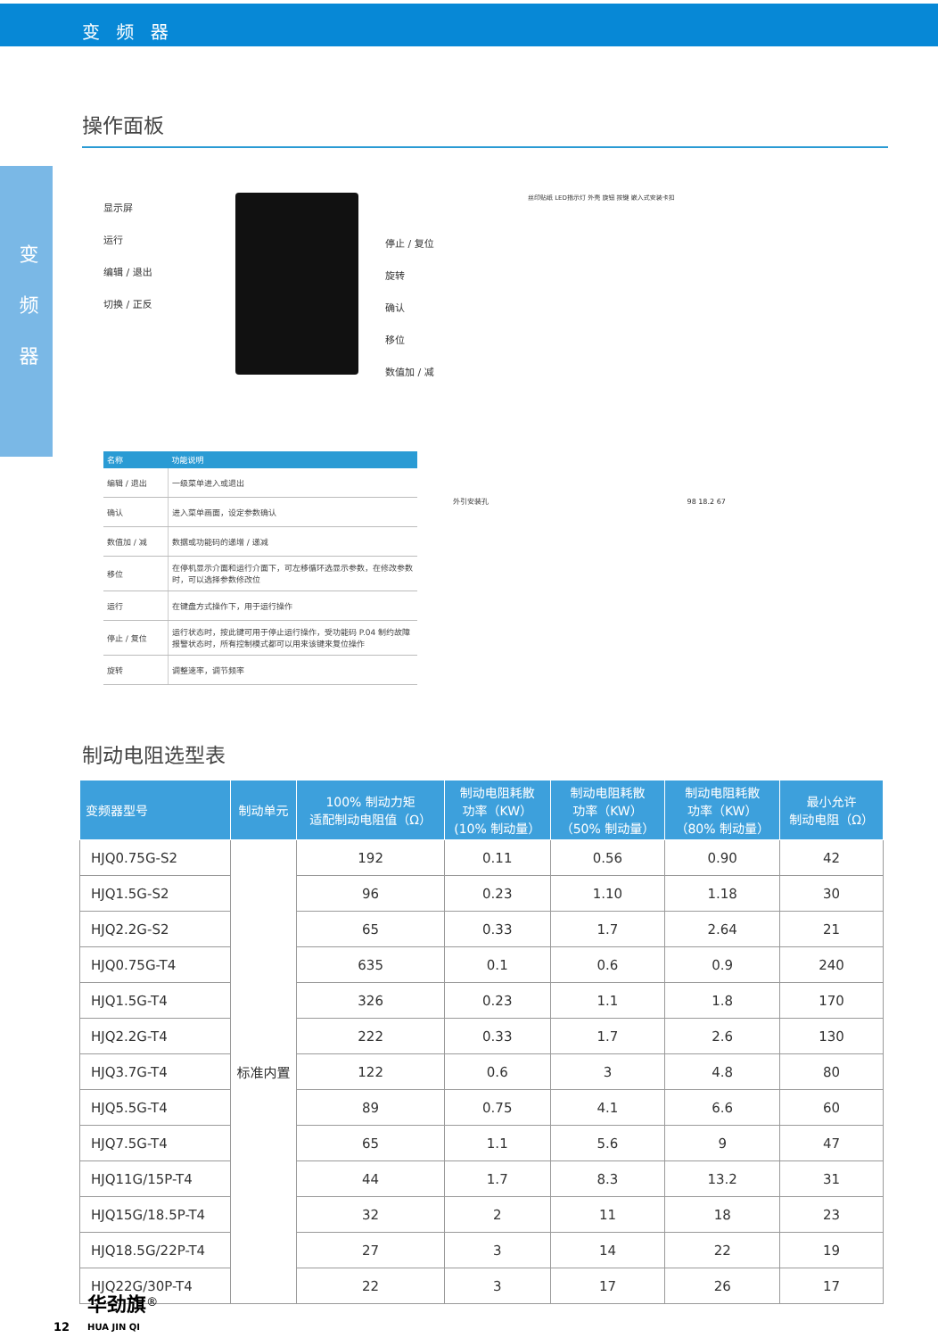变 频 器
变 频 器
操作面板
显示屏
运行
编辑 / 退出
切换 / 正反
停止 / 复位
旋转
确认
移位
数值加 / 减
丝印贴纸 LED指示灯 外壳 旋钮 按键 嵌入式安装卡扣
| 名称 | 功能说明 |
| --- | --- |
| 编辑 / 退出 | 一级菜单进入或退出 |
| 确认 | 进入菜单画面，设定参数确认 |
| 数值加 / 减 | 数据或功能码的递增 / 递减 |
| 移位 | 在停机显示介面和运行介面下，可左移循环选显示参数，在修改参数时，可以选择参数修改位 |
| 运行 | 在键盘方式操作下，用于运行操作 |
| 停止 / 复位 | 运行状态时，按此键可用于停止运行操作，受功能码 P.04 制约故障报警状态时，所有控制模式都可以用来该键来复位操作 |
| 旋转 | 调整速率，调节频率 |
外引安装孔 98 18.2 67
制动电阻选型表
| 变频器型号 | 制动单元 | 100% 制动力矩 适配制动电阻值（Ω） | 制动电阻耗散 功率（KW） (10% 制动量） | 制动电阻耗散 功率（KW） （50% 制动量） | 制动电阻耗散 功率（KW） （80% 制动量） | 最小允许 制动电阻（Ω） |
| --- | --- | --- | --- | --- | --- | --- |
| HJQ0.75G-S2 | 标准内置 | 192 | 0.11 | 0.56 | 0.90 | 42 |
| HJQ1.5G-S2 | | 96 | 0.23 | 1.10 | 1.18 | 30 |
| HJQ2.2G-S2 | | 65 | 0.33 | 1.7 | 2.64 | 21 |
| HJQ0.75G-T4 | | 635 | 0.1 | 0.6 | 0.9 | 240 |
| HJQ1.5G-T4 | | 326 | 0.23 | 1.1 | 1.8 | 170 |
| HJQ2.2G-T4 | | 222 | 0.33 | 1.7 | 2.6 | 130 |
| HJQ3.7G-T4 | | 122 | 0.6 | 3 | 4.8 | 80 |
| HJQ5.5G-T4 | | 89 | 0.75 | 4.1 | 6.6 | 60 |
| HJQ7.5G-T4 | | 65 | 1.1 | 5.6 | 9 | 47 |
| HJQ11G/15P-T4 | | 44 | 1.7 | 8.3 | 13.2 | 31 |
| HJQ15G/18.5P-T4 | | 32 | 2 | 11 | 18 | 23 |
| HJQ18.5G/22P-T4 | | 27 | 3 | 14 | 22 | 19 |
| HJQ22G/30P-T4 | | 22 | 3 | 17 | 26 | 17 |
12
华劲旗<sup>®</sup>
HUA JIN QI